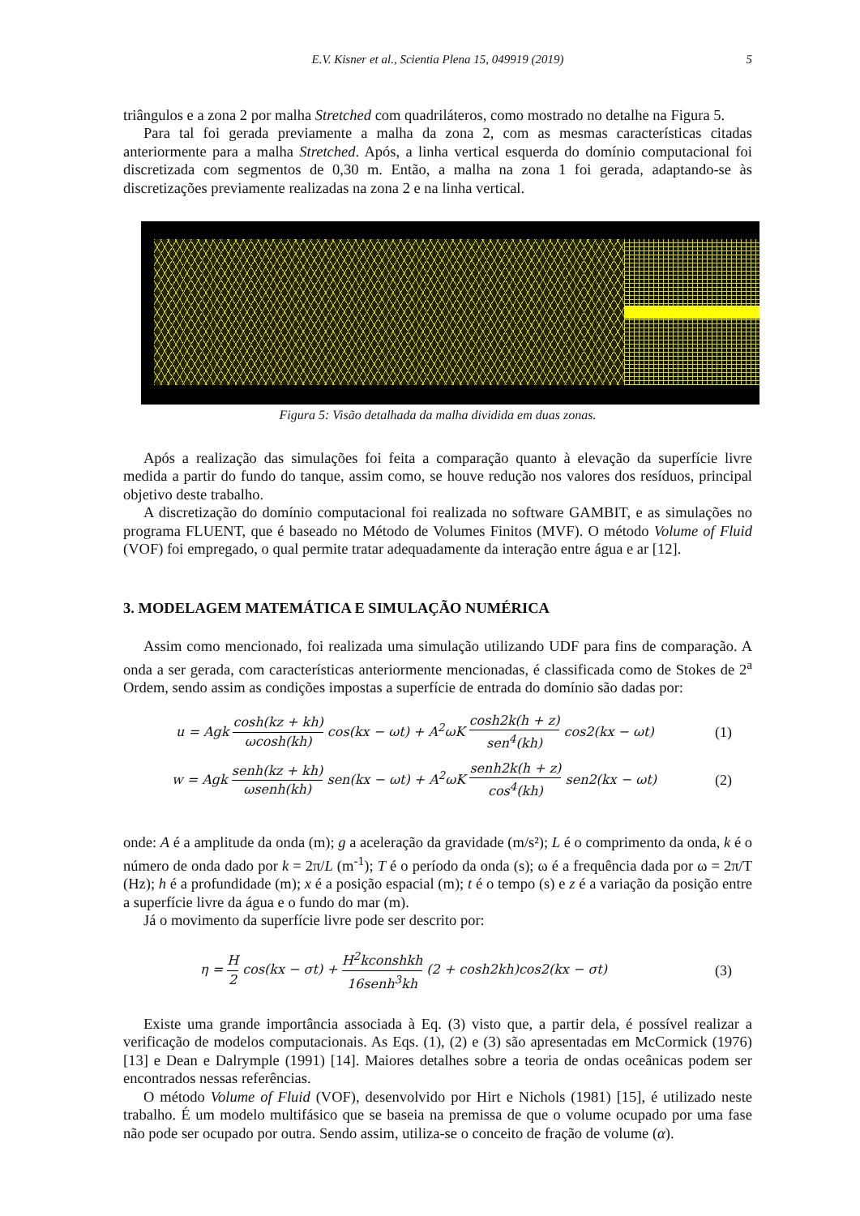E.V. Kisner et al., Scientia Plena 15, 049919 (2019) 5
triângulos e a zona 2 por malha Stretched com quadriláteros, como mostrado no detalhe na Figura 5.
Para tal foi gerada previamente a malha da zona 2, com as mesmas características citadas anteriormente para a malha Stretched. Após, a linha vertical esquerda do domínio computacional foi discretizada com segmentos de 0,30 m. Então, a malha na zona 1 foi gerada, adaptando-se às discretizações previamente realizadas na zona 2 e na linha vertical.
Figura 5: Visão detalhada da malha dividida em duas zonas.
Após a realização das simulações foi feita a comparação quanto à elevação da superfície livre medida a partir do fundo do tanque, assim como, se houve redução nos valores dos resíduos, principal objetivo deste trabalho.
A discretização do domínio computacional foi realizada no software GAMBIT, e as simulações no programa FLUENT, que é baseado no Método de Volumes Finitos (MVF). O método Volume of Fluid (VOF) foi empregado, o qual permite tratar adequadamente da interação entre água e ar [12].
3. MODELAGEM MATEMÁTICA E SIMULAÇÃO NUMÉRICA
Assim como mencionado, foi realizada uma simulação utilizando UDF para fins de comparação. A onda a ser gerada, com características anteriormente mencionadas, é classificada como de Stokes de 2<sup>a</sup> Ordem, sendo assim as condições impostas a superfície de entrada do domínio são dadas por:
u = Agk cosh(kz + kh) ωcosh(kh) cos(kx − ωt) + A<sup>2</sup>ωK cosh2k(h + z) sen<sup>4</sup>(kh) cos2(kx − ωt)
(1)
w = Agk senh(kz + kh) ωsenh(kh) sen(kx − ωt) + A<sup>2</sup>ωK senh2k(h + z) cos<sup>4</sup>(kh) sen2(kx − ωt)
(2)
onde: A é a amplitude da onda (m); g a aceleração da gravidade (m/s²); L é o comprimento da onda, k é o número de onda dado por k = 2π/L (m<sup>-1</sup>); T é o período da onda (s); ω é a frequência dada por ω = 2π/T (Hz); h é a profundidade (m); x é a posição espacial (m); t é o tempo (s) e z é a variação da posição entre a superfície livre da água e o fundo do mar (m).
Já o movimento da superfície livre pode ser descrito por:
η = H 2 cos(kx − σt) + H<sup>2</sup>kconshkh 16senh<sup>3</sup>kh (2 + cosh2kh)cos2(kx − σt)
(3)
Existe uma grande importância associada à Eq. (3) visto que, a partir dela, é possível realizar a verificação de modelos computacionais. As Eqs. (1), (2) e (3) são apresentadas em McCormick (1976) [13] e Dean e Dalrymple (1991) [14]. Maiores detalhes sobre a teoria de ondas oceânicas podem ser encontrados nessas referências.
O método Volume of Fluid (VOF), desenvolvido por Hirt e Nichols (1981) [15], é utilizado neste trabalho. É um modelo multifásico que se baseia na premissa de que o volume ocupado por uma fase não pode ser ocupado por outra. Sendo assim, utiliza-se o conceito de fração de volume (α).